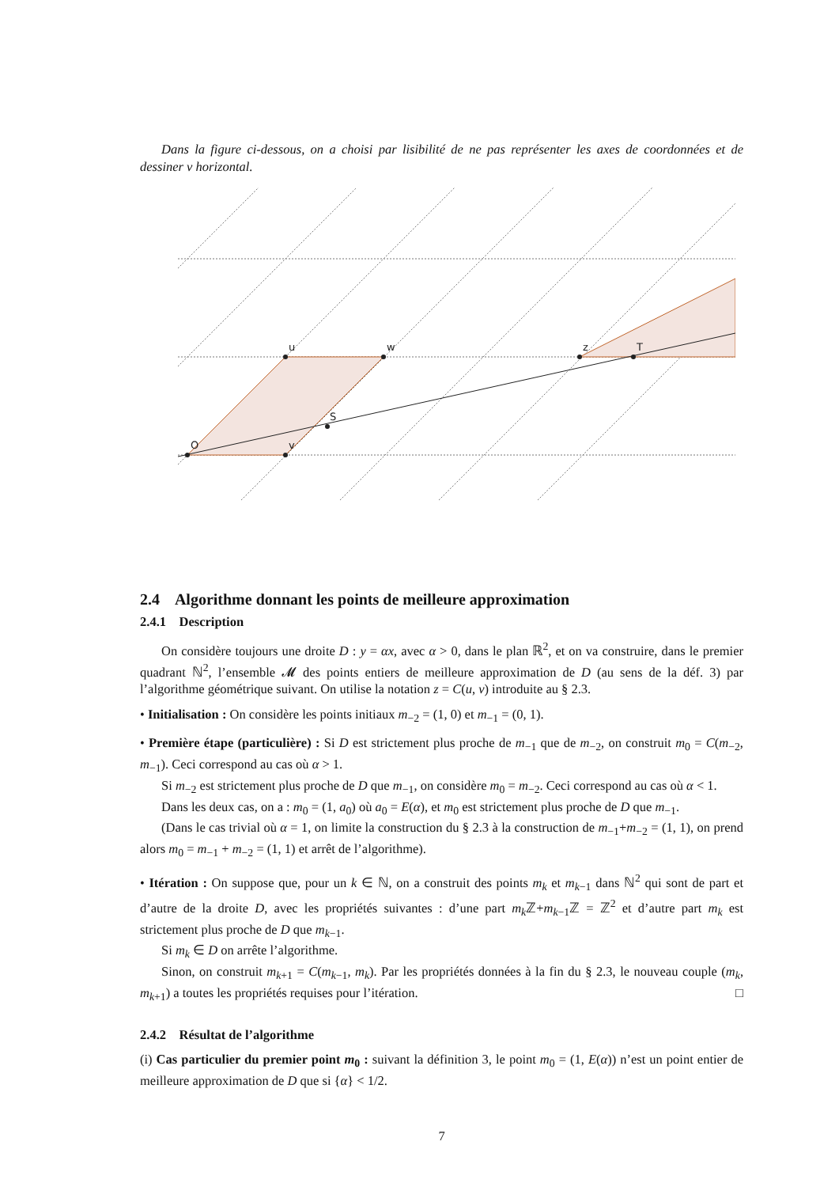Dans la figure ci-dessous, on a choisi par lisibilité de ne pas représenter les axes de coordonnées et de dessiner v horizontal.
O
u
w
v
S
z
T
2.4 Algorithme donnant les points de meilleure approximation
2.4.1 Description
On considère toujours une droite D : y = αx, avec α > 0, dans le plan ℝ<sup>2</sup>, et on va construire, dans le premier quadrant ℕ<sup>2</sup>, l’ensemble 𝓜 des points entiers de meilleure approximation de D (au sens de la déf. 3) par l’algorithme géométrique suivant. On utilise la notation z = C(u, v) introduite au § 2.3.
• Initialisation : On considère les points initiaux m<sub>−2</sub> = (1, 0) et m<sub>−1</sub> = (0, 1).
• Première étape (particulière) : Si D est strictement plus proche de m<sub>−1</sub> que de m<sub>−2</sub>, on construit m<sub>0</sub> = C(m<sub>−2</sub>, m<sub>−1</sub>). Ceci correspond au cas où α > 1.
Si m<sub>−2</sub> est strictement plus proche de D que m<sub>−1</sub>, on considère m<sub>0</sub> = m<sub>−2</sub>. Ceci correspond au cas où α < 1.
Dans les deux cas, on a : m<sub>0</sub> = (1, a<sub>0</sub>) où a<sub>0</sub> = E(α), et m<sub>0</sub> est strictement plus proche de D que m<sub>−1</sub>.
(Dans le cas trivial où α = 1, on limite la construction du § 2.3 à la construction de m<sub>−1</sub>+m<sub>−2</sub> = (1, 1), on prend alors m<sub>0</sub> = m<sub>−1</sub> + m<sub>−2</sub> = (1, 1) et arrêt de l’algorithme).
• Itération : On suppose que, pour un k ∈ ℕ, on a construit des points m<sub>k</sub> et m<sub>k−1</sub> dans ℕ<sup>2</sup> qui sont de part et d’autre de la droite D, avec les propriétés suivantes : d’une part m<sub>k</sub> ℤ+m<sub>k−1</sub>ℤ = ℤ<sup>2</sup> et d’autre part m<sub>k</sub> est strictement plus proche de D que m<sub>k−1</sub>.
Si m<sub>k</sub> ∈ D on arrête l’algorithme.
Sinon, on construit m<sub>k+1</sub> = C(m<sub>k−1</sub>, m<sub>k</sub>). Par les propriétés données à la fin du § 2.3, le nouveau couple (m<sub>k</sub>, m<sub>k+1</sub>) a toutes les propriétés requises pour l’itération. □
2.4.2 Résultat de l’algorithme
(i) Cas particulier du premier point m<sub>0</sub> : suivant la définition 3, le point m<sub>0</sub> = (1, E(α)) n’est un point entier de meilleure approximation de D que si {α} < 1/2.
7